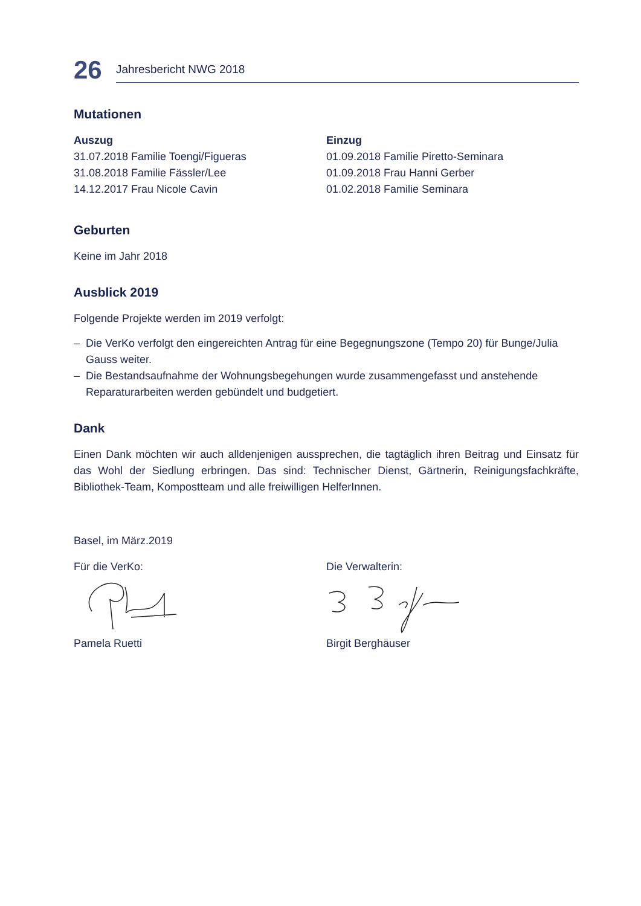26
Jahresbericht NWG 2018
Mutationen
Auszug
31.07.2018 Familie Toengi/Figueras
31.08.2018 Familie Fässler/Lee
14.12.2017 Frau Nicole Cavin
Einzug
01.09.2018 Familie Piretto-Seminara
01.09.2018 Frau Hanni Gerber
01.02.2018 Familie Seminara
Geburten
Keine im Jahr 2018
Ausblick 2019
Folgende Projekte werden im 2019 verfolgt:
– Die VerKo verfolgt den eingereichten Antrag für eine Begegnungszone (Tempo 20) für Bunge/Julia Gauss weiter.
– Die Bestandsaufnahme der Wohnungsbegehungen wurde zusammengefasst und anstehende Reparaturarbeiten werden gebündelt und budgetiert.
Dank
Einen Dank möchten wir auch alldenjenigen aussprechen, die tagtäglich ihren Beitrag und Einsatz für das Wohl der Siedlung erbringen. Das sind: Technischer Dienst, Gärtnerin, Reinigungsfachkräfte, Bibliothek-Team, Kompostteam und alle freiwilligen HelferInnen.
Basel, im März.2019
Für die VerKo: Pamela Ruetti Die Verwalterin: Birgit Berghäuser